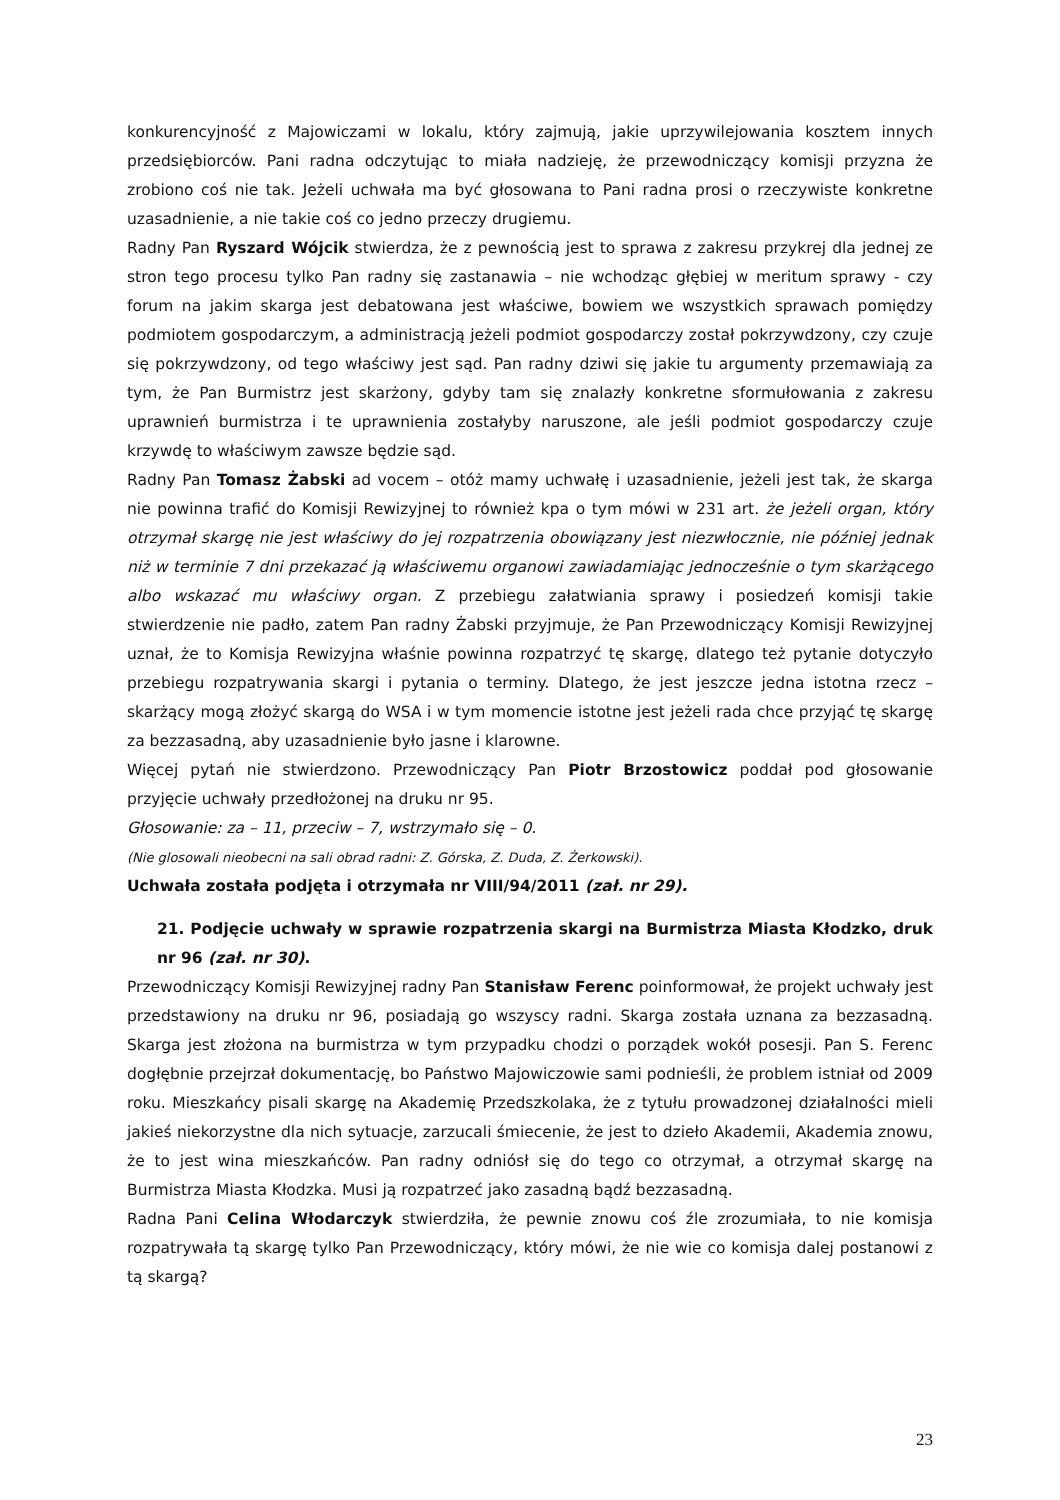konkurencyjność z Majowiczami w lokalu, który zajmują, jakie uprzywilejowania kosztem innych przedsiębiorców. Pani radna odczytując to miała nadzieję, że przewodniczący komisji przyzna że zrobiono coś nie tak. Jeżeli uchwała ma być głosowana to Pani radna prosi o rzeczywiste konkretne uzasadnienie, a nie takie coś co jedno przeczy drugiemu.
Radny Pan Ryszard Wójcik stwierdza, że z pewnością jest to sprawa z zakresu przykrej dla jednej ze stron tego procesu tylko Pan radny się zastanawia – nie wchodząc głębiej w meritum sprawy - czy forum na jakim skarga jest debatowana jest właściwe, bowiem we wszystkich sprawach pomiędzy podmiotem gospodarczym, a administracją jeżeli podmiot gospodarczy został pokrzywdzony, czy czuje się pokrzywdzony, od tego właściwy jest sąd. Pan radny dziwi się jakie tu argumenty przemawiają za tym, że Pan Burmistrz jest skarżony, gdyby tam się znalazły konkretne sformułowania z zakresu uprawnień burmistrza i te uprawnienia zostałyby naruszone, ale jeśli podmiot gospodarczy czuje krzywdę to właściwym zawsze będzie sąd.
Radny Pan Tomasz Żabski ad vocem – otóż mamy uchwałę i uzasadnienie, jeżeli jest tak, że skarga nie powinna trafić do Komisji Rewizyjnej to również kpa o tym mówi w 231 art. że jeżeli organ, który otrzymał skargę nie jest właściwy do jej rozpatrzenia obowiązany jest niezwłocznie, nie później jednak niż w terminie 7 dni przekazać ją właściwemu organowi zawiadamiając jednocześnie o tym skarżącego albo wskazać mu właściwy organ. Z przebiegu załatwiania sprawy i posiedzeń komisji takie stwierdzenie nie padło, zatem Pan radny Żabski przyjmuje, że Pan Przewodniczący Komisji Rewizyjnej uznał, że to Komisja Rewizyjna właśnie powinna rozpatrzyć tę skargę, dlatego też pytanie dotyczyło przebiegu rozpatrywania skargi i pytania o terminy. Dlatego, że jest jeszcze jedna istotna rzecz – skarżący mogą złożyć skargą do WSA i w tym momencie istotne jest jeżeli rada chce przyjąć tę skargę za bezzasadną, aby uzasadnienie było jasne i klarowne.
Więcej pytań nie stwierdzono. Przewodniczący Pan Piotr Brzostowicz poddał pod głosowanie przyjęcie uchwały przedłożonej na druku nr 95.
Głosowanie: za – 11, przeciw – 7, wstrzymało się – 0.
(Nie glosowali nieobecni na sali obrad radni: Z. Górska, Z. Duda, Z. Żerkowski).
Uchwała została podjęta i otrzymała nr VIII/94/2011 (zał. nr 29).
21. Podjęcie uchwały w sprawie rozpatrzenia skargi na Burmistrza Miasta Kłodzko, druk nr 96 (zał. nr 30).
Przewodniczący Komisji Rewizyjnej radny Pan Stanisław Ferenc poinformował, że projekt uchwały jest przedstawiony na druku nr 96, posiadają go wszyscy radni. Skarga została uznana za bezzasadną. Skarga jest złożona na burmistrza w tym przypadku chodzi o porządek wokół posesji. Pan S. Ferenc dogłębnie przejrzał dokumentację, bo Państwo Majowiczowie sami podnieśli, że problem istniał od 2009 roku. Mieszkańcy pisali skargę na Akademię Przedszkolaka, że z tytułu prowadzonej działalności mieli jakieś niekorzystne dla nich sytuacje, zarzucali śmiecenie, że jest to dzieło Akademii, Akademia znowu, że to jest wina mieszkańców. Pan radny odniósł się do tego co otrzymał, a otrzymał skargę na Burmistrza Miasta Kłodzka. Musi ją rozpatrzeć jako zasadną bądź bezzasadną.
Radna Pani Celina Włodarczyk stwierdziła, że pewnie znowu coś źle zrozumiała, to nie komisja rozpatrywała tą skargę tylko Pan Przewodniczący, który mówi, że nie wie co komisja dalej postanowi z tą skargą?
23